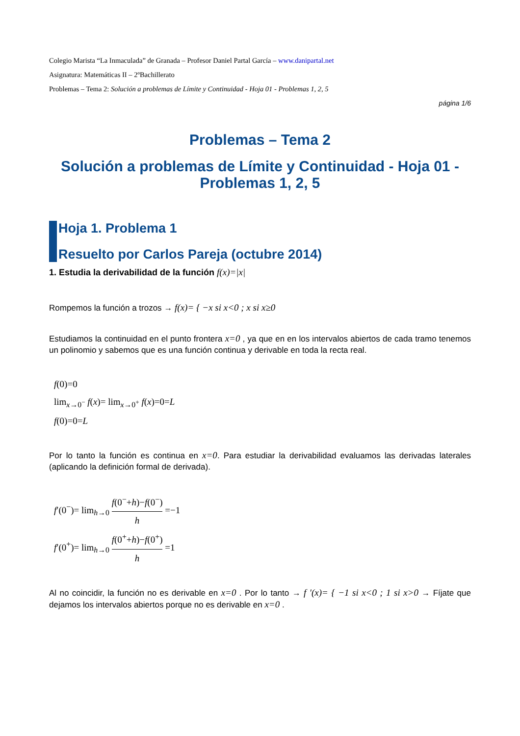Colegio Marista “La Inmaculada” de Granada – Profesor Daniel Partal García – www.danipartal.net
Asignatura: Matemáticas II – 2ºBachillerato
Problemas – Tema 2: Solución a problemas de Límite y Continuidad - Hoja 01 - Problemas 1, 2, 5
página 1/6
Problemas – Tema 2
Solución a problemas de Límite y Continuidad - Hoja 01 - Problemas 1, 2, 5
Hoja 1. Problema 1
Resuelto por Carlos Pareja (octubre 2014)
1. Estudia la derivabilidad de la función f(x)=|x|
Rompemos la función a trozos → f(x)= { −x si x<0 ; x si x≥0
Estudiamos la continuidad en el punto frontera x=0 , ya que en en los intervalos abiertos de cada tramo tenemos un polinomio y sabemos que es una función continua y derivable en toda la recta real.
f(0)=0
lim<sub>x→0<sup>−</sup></sub> f(x)= lim<sub>x→0<sup>+</sup></sub> f(x)=0=L
f(0)=0=L
Por lo tanto la función es continua en x=0. Para estudiar la derivabilidad evaluamos las derivadas laterales (aplicando la definición formal de derivada).
f′(0<sup>−</sup>)= lim<sub>h→0</sub> f(0<sup>−</sup>+h)−f(0<sup>−</sup>) h =−1
f′(0<sup>+</sup>)= lim<sub>h→0</sub> f(0<sup>+</sup>+h)−f(0<sup>+</sup>) h =1
Al no coincidir, la función no es derivable en x=0 . Por lo tanto → f ′(x)= { −1 si x<0 ; 1 si x>0 → Fíjate que dejamos los intervalos abiertos porque no es derivable en x=0 .